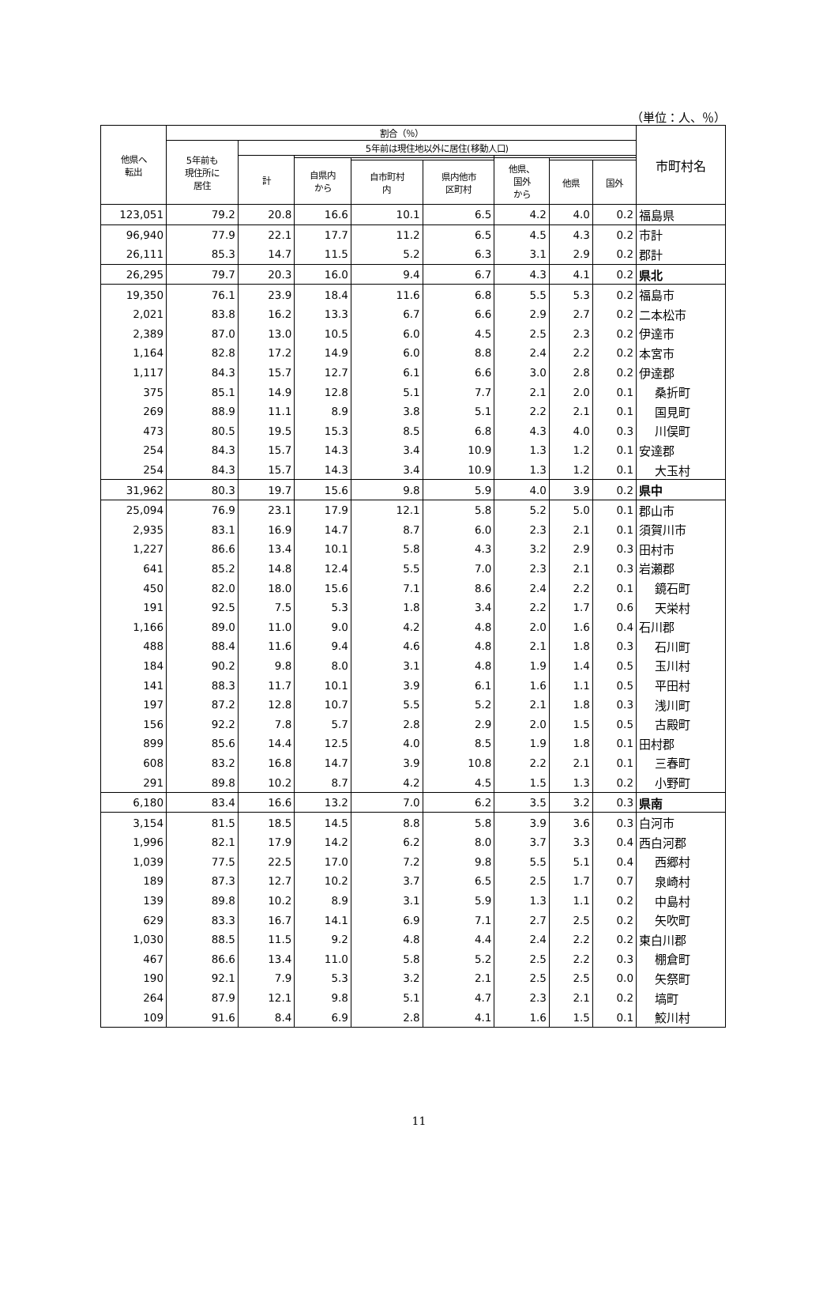（単位：人、％）
| 他県へ 転出 | 割合（％） | | | | | | | | 市町村名 |
| --- | --- | --- | --- | --- | --- | --- | --- | --- | --- |
| | 5年前も 現住所に 居住 | 5年前は現住地以外に居住(移動人口) | | | | | | | |
| | | 計 | | | | | | | |
| | | | 自県内 から | | | 他県、 国外 から | | | |
| | | | | 自市町村 内 | 県内他市 区町村 | | 他県 | 国外 | |
| 123,051 | 79.2 | 20.8 | 16.6 | 10.1 | 6.5 | 4.2 | 4.0 | 0.2 | 福島県 |
| 96,940 | 77.9 | 22.1 | 17.7 | 11.2 | 6.5 | 4.5 | 4.3 | 0.2 | 市計 |
| 26,111 | 85.3 | 14.7 | 11.5 | 5.2 | 6.3 | 3.1 | 2.9 | 0.2 | 郡計 |
| 26,295 | 79.7 | 20.3 | 16.0 | 9.4 | 6.7 | 4.3 | 4.1 | 0.2 | 県北 |
| 19,350 | 76.1 | 23.9 | 18.4 | 11.6 | 6.8 | 5.5 | 5.3 | 0.2 | 福島市 |
| 2,021 | 83.8 | 16.2 | 13.3 | 6.7 | 6.6 | 2.9 | 2.7 | 0.2 | 二本松市 |
| 2,389 | 87.0 | 13.0 | 10.5 | 6.0 | 4.5 | 2.5 | 2.3 | 0.2 | 伊達市 |
| 1,164 | 82.8 | 17.2 | 14.9 | 6.0 | 8.8 | 2.4 | 2.2 | 0.2 | 本宮市 |
| 1,117 | 84.3 | 15.7 | 12.7 | 6.1 | 6.6 | 3.0 | 2.8 | 0.2 | 伊達郡 |
| 375 | 85.1 | 14.9 | 12.8 | 5.1 | 7.7 | 2.1 | 2.0 | 0.1 | 桑折町 |
| 269 | 88.9 | 11.1 | 8.9 | 3.8 | 5.1 | 2.2 | 2.1 | 0.1 | 国見町 |
| 473 | 80.5 | 19.5 | 15.3 | 8.5 | 6.8 | 4.3 | 4.0 | 0.3 | 川俣町 |
| 254 | 84.3 | 15.7 | 14.3 | 3.4 | 10.9 | 1.3 | 1.2 | 0.1 | 安達郡 |
| 254 | 84.3 | 15.7 | 14.3 | 3.4 | 10.9 | 1.3 | 1.2 | 0.1 | 大玉村 |
| 31,962 | 80.3 | 19.7 | 15.6 | 9.8 | 5.9 | 4.0 | 3.9 | 0.2 | 県中 |
| 25,094 | 76.9 | 23.1 | 17.9 | 12.1 | 5.8 | 5.2 | 5.0 | 0.1 | 郡山市 |
| 2,935 | 83.1 | 16.9 | 14.7 | 8.7 | 6.0 | 2.3 | 2.1 | 0.1 | 須賀川市 |
| 1,227 | 86.6 | 13.4 | 10.1 | 5.8 | 4.3 | 3.2 | 2.9 | 0.3 | 田村市 |
| 641 | 85.2 | 14.8 | 12.4 | 5.5 | 7.0 | 2.3 | 2.1 | 0.3 | 岩瀬郡 |
| 450 | 82.0 | 18.0 | 15.6 | 7.1 | 8.6 | 2.4 | 2.2 | 0.1 | 鏡石町 |
| 191 | 92.5 | 7.5 | 5.3 | 1.8 | 3.4 | 2.2 | 1.7 | 0.6 | 天栄村 |
| 1,166 | 89.0 | 11.0 | 9.0 | 4.2 | 4.8 | 2.0 | 1.6 | 0.4 | 石川郡 |
| 488 | 88.4 | 11.6 | 9.4 | 4.6 | 4.8 | 2.1 | 1.8 | 0.3 | 石川町 |
| 184 | 90.2 | 9.8 | 8.0 | 3.1 | 4.8 | 1.9 | 1.4 | 0.5 | 玉川村 |
| 141 | 88.3 | 11.7 | 10.1 | 3.9 | 6.1 | 1.6 | 1.1 | 0.5 | 平田村 |
| 197 | 87.2 | 12.8 | 10.7 | 5.5 | 5.2 | 2.1 | 1.8 | 0.3 | 浅川町 |
| 156 | 92.2 | 7.8 | 5.7 | 2.8 | 2.9 | 2.0 | 1.5 | 0.5 | 古殿町 |
| 899 | 85.6 | 14.4 | 12.5 | 4.0 | 8.5 | 1.9 | 1.8 | 0.1 | 田村郡 |
| 608 | 83.2 | 16.8 | 14.7 | 3.9 | 10.8 | 2.2 | 2.1 | 0.1 | 三春町 |
| 291 | 89.8 | 10.2 | 8.7 | 4.2 | 4.5 | 1.5 | 1.3 | 0.2 | 小野町 |
| 6,180 | 83.4 | 16.6 | 13.2 | 7.0 | 6.2 | 3.5 | 3.2 | 0.3 | 県南 |
| 3,154 | 81.5 | 18.5 | 14.5 | 8.8 | 5.8 | 3.9 | 3.6 | 0.3 | 白河市 |
| 1,996 | 82.1 | 17.9 | 14.2 | 6.2 | 8.0 | 3.7 | 3.3 | 0.4 | 西白河郡 |
| 1,039 | 77.5 | 22.5 | 17.0 | 7.2 | 9.8 | 5.5 | 5.1 | 0.4 | 西郷村 |
| 189 | 87.3 | 12.7 | 10.2 | 3.7 | 6.5 | 2.5 | 1.7 | 0.7 | 泉崎村 |
| 139 | 89.8 | 10.2 | 8.9 | 3.1 | 5.9 | 1.3 | 1.1 | 0.2 | 中島村 |
| 629 | 83.3 | 16.7 | 14.1 | 6.9 | 7.1 | 2.7 | 2.5 | 0.2 | 矢吹町 |
| 1,030 | 88.5 | 11.5 | 9.2 | 4.8 | 4.4 | 2.4 | 2.2 | 0.2 | 東白川郡 |
| 467 | 86.6 | 13.4 | 11.0 | 5.8 | 5.2 | 2.5 | 2.2 | 0.3 | 棚倉町 |
| 190 | 92.1 | 7.9 | 5.3 | 3.2 | 2.1 | 2.5 | 2.5 | 0.0 | 矢祭町 |
| 264 | 87.9 | 12.1 | 9.8 | 5.1 | 4.7 | 2.3 | 2.1 | 0.2 | 塙町 |
| 109 | 91.6 | 8.4 | 6.9 | 2.8 | 4.1 | 1.6 | 1.5 | 0.1 | 鮫川村 |
11